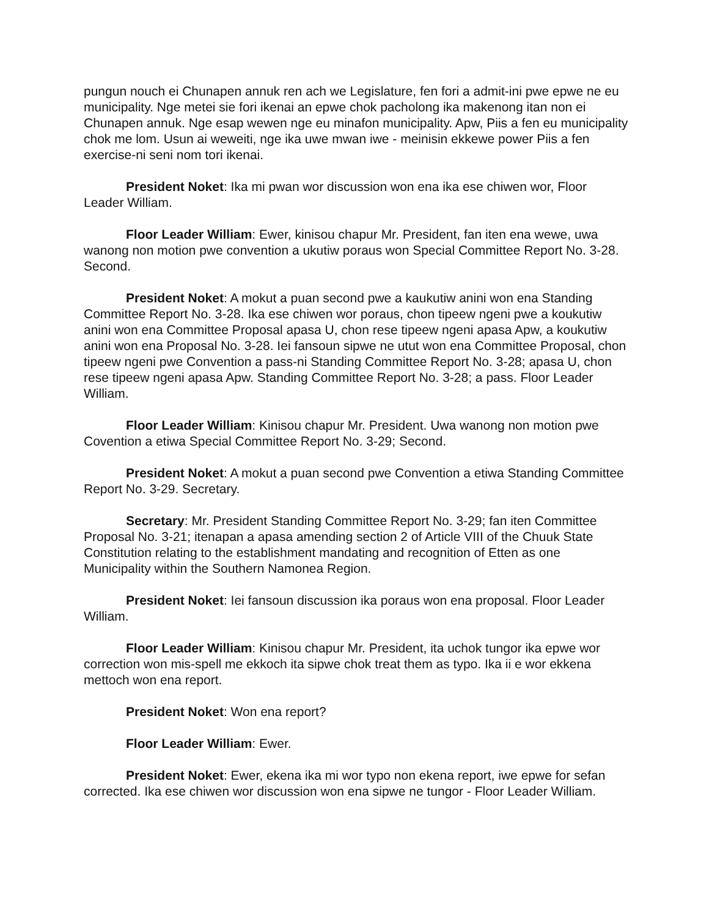pungun nouch ei Chunapen annuk ren ach we Legislature, fen fori a admit-ini pwe epwe ne eu municipality. Nge metei sie fori ikenai an epwe chok pacholong ika makenong itan non ei Chunapen annuk. Nge esap wewen nge eu minafon municipality. Apw, Piis a fen eu municipality chok me lom. Usun ai weweiti, nge ika uwe mwan iwe - meinisin ekkewe power Piis a fen exercise-ni seni nom tori ikenai.
President Noket: Ika mi pwan wor discussion won ena ika ese chiwen wor, Floor Leader William.
Floor Leader William: Ewer, kinisou chapur Mr. President, fan iten ena wewe, uwa wanong non motion pwe convention a ukutiw poraus won Special Committee Report No. 3-28. Second.
President Noket: A mokut a puan second pwe a kaukutiw anini won ena Standing Committee Report No. 3-28. Ika ese chiwen wor poraus, chon tipeew ngeni pwe a koukutiw anini won ena Committee Proposal apasa U, chon rese tipeew ngeni apasa Apw, a koukutiw anini won ena Proposal No. 3-28. Iei fansoun sipwe ne utut won ena Committee Proposal, chon tipeew ngeni pwe Convention a pass-ni Standing Committee Report No. 3-28; apasa U, chon rese tipeew ngeni apasa Apw. Standing Committee Report No. 3-28; a pass. Floor Leader William.
Floor Leader William: Kinisou chapur Mr. President. Uwa wanong non motion pwe Covention a etiwa Special Committee Report No. 3-29; Second.
President Noket: A mokut a puan second pwe Convention a etiwa Standing Committee Report No. 3-29. Secretary.
Secretary: Mr. President Standing Committee Report No. 3-29; fan iten Committee Proposal No. 3-21; itenapan a apasa amending section 2 of Article VIII of the Chuuk State Constitution relating to the establishment mandating and recognition of Etten as one Municipality within the Southern Namonea Region.
President Noket: Iei fansoun discussion ika poraus won ena proposal. Floor Leader William.
Floor Leader William: Kinisou chapur Mr. President, ita uchok tungor ika epwe wor correction won mis-spell me ekkoch ita sipwe chok treat them as typo. Ika ii e wor ekkena mettoch won ena report.
President Noket: Won ena report?
Floor Leader William: Ewer.
President Noket: Ewer, ekena ika mi wor typo non ekena report, iwe epwe for sefan corrected. Ika ese chiwen wor discussion won ena sipwe ne tungor - Floor Leader William.